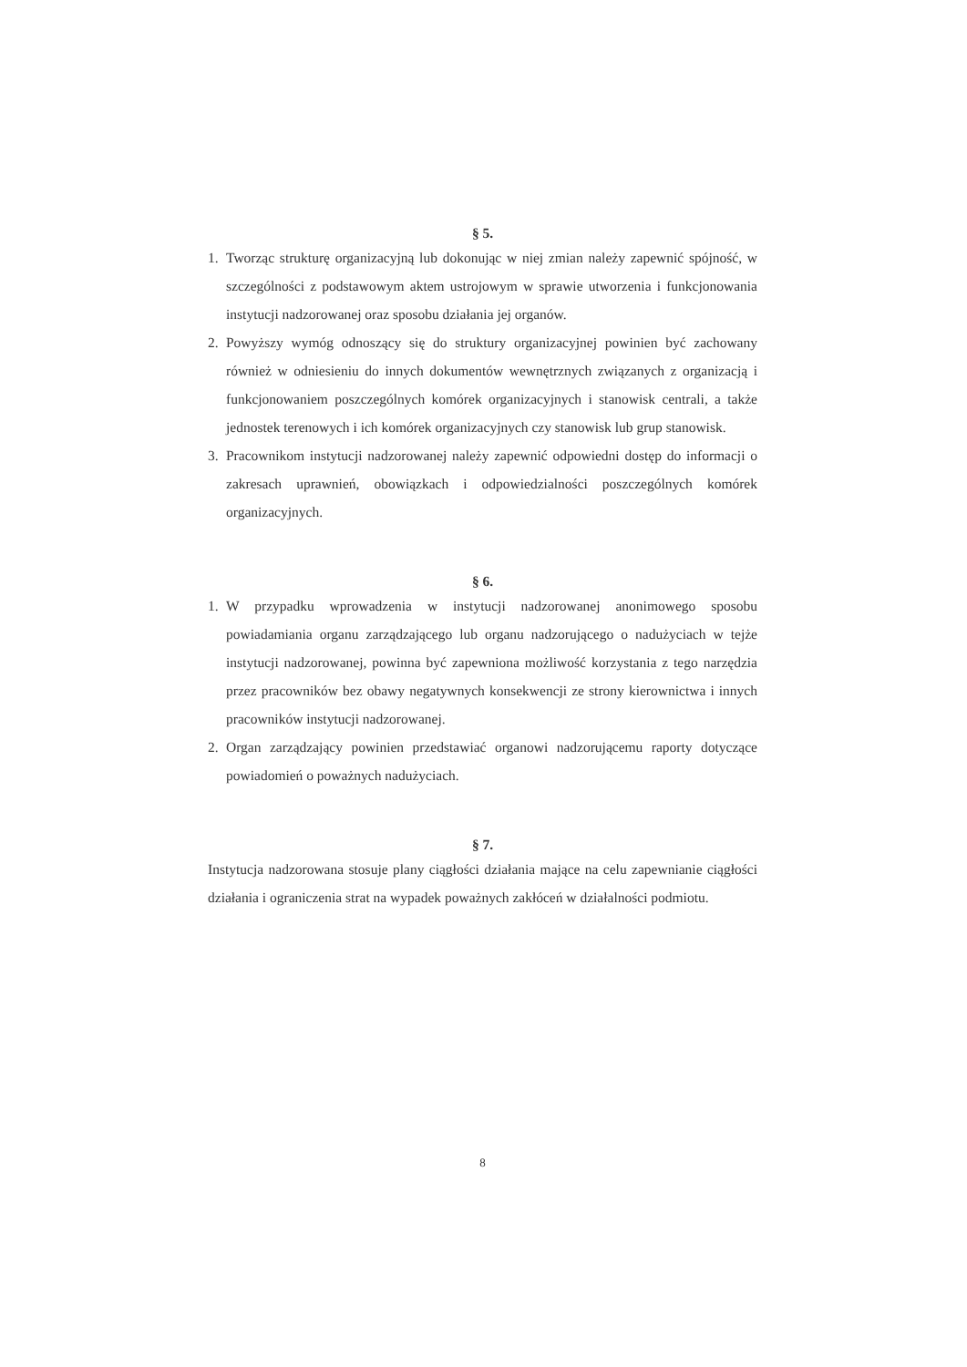§ 5.
1. Tworząc strukturę organizacyjną lub dokonując w niej zmian należy zapewnić spójność, w szczególności z podstawowym aktem ustrojowym w sprawie utworzenia i funkcjonowania instytucji nadzorowanej oraz sposobu działania jej organów.
2. Powyższy wymóg odnoszący się do struktury organizacyjnej powinien być zachowany również w odniesieniu do innych dokumentów wewnętrznych związanych z organizacją i funkcjonowaniem poszczególnych komórek organizacyjnych i stanowisk centrali, a także jednostek terenowych i ich komórek organizacyjnych czy stanowisk lub grup stanowisk.
3. Pracownikom instytucji nadzorowanej należy zapewnić odpowiedni dostęp do informacji o zakresach uprawnień, obowiązkach i odpowiedzialności poszczególnych komórek organizacyjnych.
§ 6.
1. W przypadku wprowadzenia w instytucji nadzorowanej anonimowego sposobu powiadamiania organu zarządzającego lub organu nadzorującego o nadużyciach w tejże instytucji nadzorowanej, powinna być zapewniona możliwość korzystania z tego narzędzia przez pracowników bez obawy negatywnych konsekwencji ze strony kierownictwa i innych pracowników instytucji nadzorowanej.
2. Organ zarządzający powinien przedstawiać organowi nadzorującemu raporty dotyczące powiadomień o poważnych nadużyciach.
§ 7.
Instytucja nadzorowana stosuje plany ciągłości działania mające na celu zapewnianie ciągłości działania i ograniczenia strat na wypadek poważnych zakłóceń w działalności podmiotu.
8